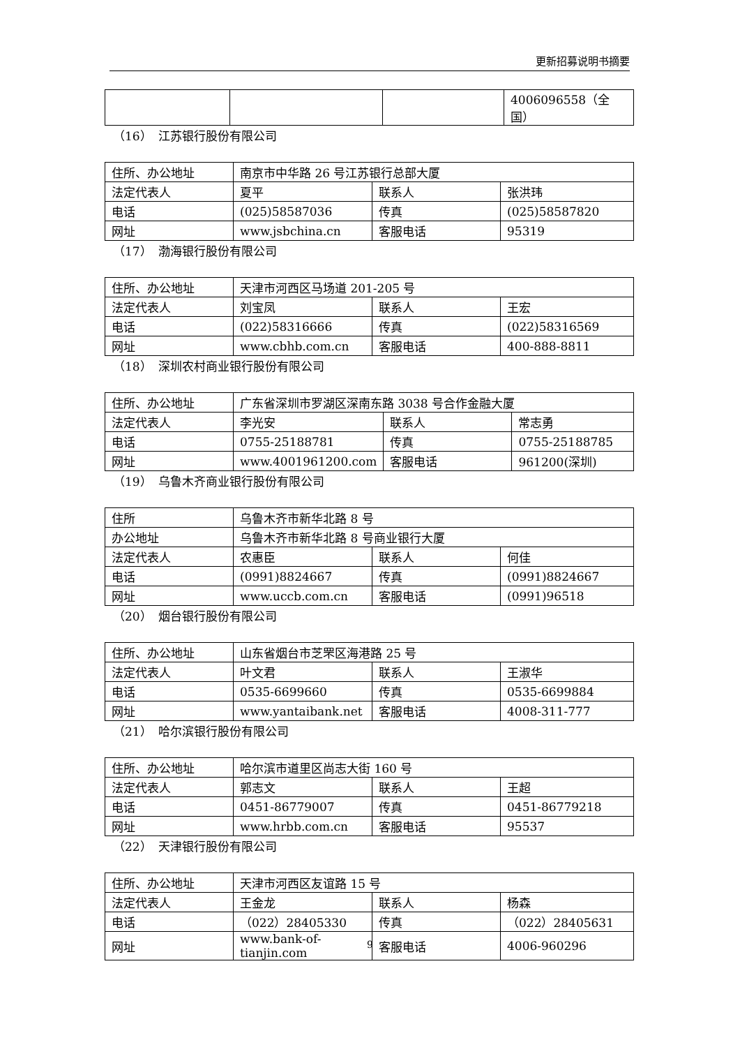更新招募说明书摘要
| | | | 4006096558（全国） |
（16）　江苏银行股份有限公司
| 住所、办公地址 | 南京市中华路 26 号江苏银行总部大厦 | | |
| 法定代表人 | 夏平 | 联系人 | 张洪玮 |
| 电话 | (025)58587036 | 传真 | (025)58587820 |
| 网址 | www.jsbchina.cn | 客服电话 | 95319 |
（17）　渤海银行股份有限公司
| 住所、办公地址 | 天津市河西区马场道 201-205 号 | | |
| 法定代表人 | 刘宝凤 | 联系人 | 王宏 |
| 电话 | (022)58316666 | 传真 | (022)58316569 |
| 网址 | www.cbhb.com.cn | 客服电话 | 400-888-8811 |
（18）　深圳农村商业银行股份有限公司
| 住所、办公地址 | 广东省深圳市罗湖区深南东路 3038 号合作金融大厦 | | |
| 法定代表人 | 李光安 | 联系人 | 常志勇 |
| 电话 | 0755-25188781 | 传真 | 0755-25188785 |
| 网址 | www.4001961200.com | 客服电话 | 961200(深圳) |
（19）　乌鲁木齐商业银行股份有限公司
| 住所 | 乌鲁木齐市新华北路 8 号 | | |
| 办公地址 | 乌鲁木齐市新华北路 8 号商业银行大厦 | | |
| 法定代表人 | 农惠臣 | 联系人 | 何佳 |
| 电话 | (0991)8824667 | 传真 | (0991)8824667 |
| 网址 | www.uccb.com.cn | 客服电话 | (0991)96518 |
（20）　烟台银行股份有限公司
| 住所、办公地址 | 山东省烟台市芝罘区海港路 25 号 | | |
| 法定代表人 | 叶文君 | 联系人 | 王淑华 |
| 电话 | 0535-6699660 | 传真 | 0535-6699884 |
| 网址 | www.yantaibank.net | 客服电话 | 4008-311-777 |
（21）　哈尔滨银行股份有限公司
| 住所、办公地址 | 哈尔滨市道里区尚志大街 160 号 | | |
| 法定代表人 | 郭志文 | 联系人 | 王超 |
| 电话 | 0451-86779007 | 传真 | 0451-86779218 |
| 网址 | www.hrbb.com.cn | 客服电话 | 95537 |
（22）　天津银行股份有限公司
| 住所、办公地址 | 天津市河西区友谊路 15 号 | | |
| 法定代表人 | 王金龙 | 联系人 | 杨森 |
| 电话 | （022）28405330 | 传真 | （022）28405631 |
| 网址 | www.bank-of-tianjin.com | 客服电话 | 4006-960296 |
9